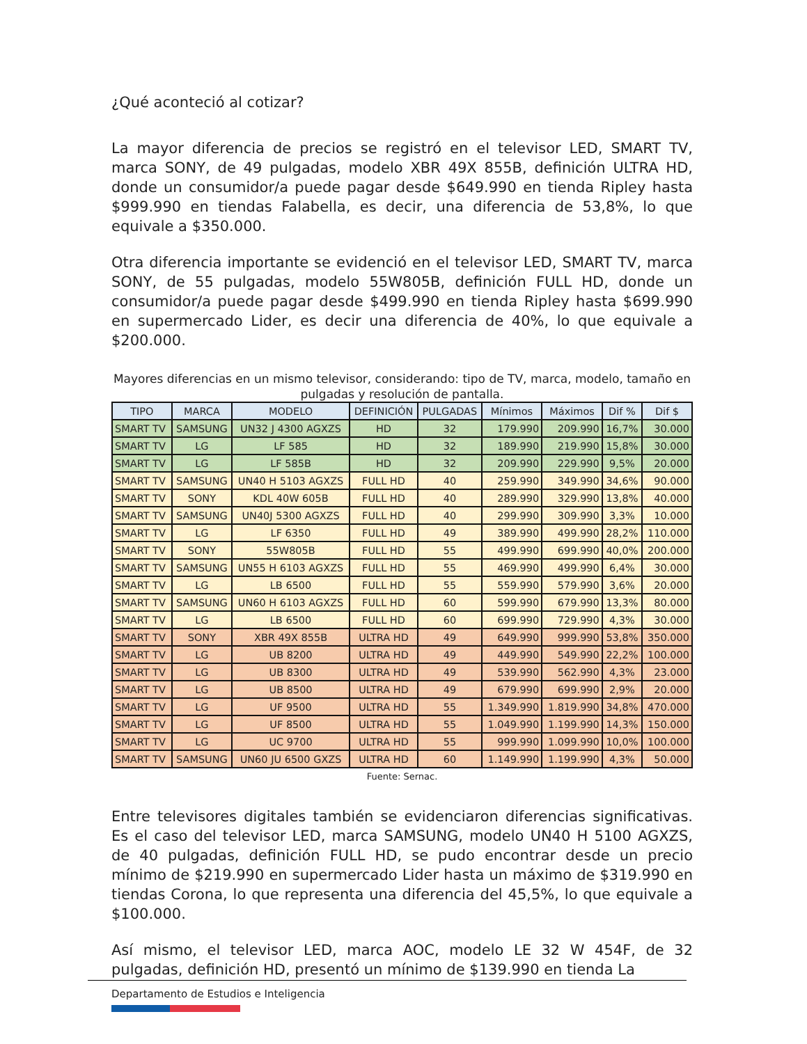¿Qué aconteció al cotizar?
La mayor diferencia de precios se registró en el televisor LED, SMART TV, marca SONY, de 49 pulgadas, modelo XBR 49X 855B, definición ULTRA HD, donde un consumidor/a puede pagar desde $649.990 en tienda Ripley hasta $999.990 en tiendas Falabella, es decir, una diferencia de 53,8%, lo que equivale a $350.000.
Otra diferencia importante se evidenció en el televisor LED, SMART TV, marca SONY, de 55 pulgadas, modelo 55W805B, definición FULL HD, donde un consumidor/a puede pagar desde $499.990 en tienda Ripley hasta $699.990 en supermercado Lider, es decir una diferencia de 40%, lo que equivale a $200.000.
Mayores diferencias en un mismo televisor, considerando: tipo de TV, marca, modelo, tamaño en pulgadas y resolución de pantalla.
| TIPO | MARCA | MODELO | DEFINICIÓN | PULGADAS | Mínimos | Máximos | Dif % | Dif $ |
| --- | --- | --- | --- | --- | --- | --- | --- | --- |
| SMART TV | SAMSUNG | UN32 J 4300 AGXZS | HD | 32 | 179.990 | 209.990 | 16,7% | 30.000 |
| SMART TV | LG | LF 585 | HD | 32 | 189.990 | 219.990 | 15,8% | 30.000 |
| SMART TV | LG | LF 585B | HD | 32 | 209.990 | 229.990 | 9,5% | 20.000 |
| SMART TV | SAMSUNG | UN40 H 5103 AGXZS | FULL HD | 40 | 259.990 | 349.990 | 34,6% | 90.000 |
| SMART TV | SONY | KDL 40W 605B | FULL HD | 40 | 289.990 | 329.990 | 13,8% | 40.000 |
| SMART TV | SAMSUNG | UN40J 5300 AGXZS | FULL HD | 40 | 299.990 | 309.990 | 3,3% | 10.000 |
| SMART TV | LG | LF 6350 | FULL HD | 49 | 389.990 | 499.990 | 28,2% | 110.000 |
| SMART TV | SONY | 55W805B | FULL HD | 55 | 499.990 | 699.990 | 40,0% | 200.000 |
| SMART TV | SAMSUNG | UN55 H 6103 AGXZS | FULL HD | 55 | 469.990 | 499.990 | 6,4% | 30.000 |
| SMART TV | LG | LB 6500 | FULL HD | 55 | 559.990 | 579.990 | 3,6% | 20.000 |
| SMART TV | SAMSUNG | UN60 H 6103 AGXZS | FULL HD | 60 | 599.990 | 679.990 | 13,3% | 80.000 |
| SMART TV | LG | LB 6500 | FULL HD | 60 | 699.990 | 729.990 | 4,3% | 30.000 |
| SMART TV | SONY | XBR 49X 855B | ULTRA HD | 49 | 649.990 | 999.990 | 53,8% | 350.000 |
| SMART TV | LG | UB 8200 | ULTRA HD | 49 | 449.990 | 549.990 | 22,2% | 100.000 |
| SMART TV | LG | UB 8300 | ULTRA HD | 49 | 539.990 | 562.990 | 4,3% | 23.000 |
| SMART TV | LG | UB 8500 | ULTRA HD | 49 | 679.990 | 699.990 | 2,9% | 20.000 |
| SMART TV | LG | UF 9500 | ULTRA HD | 55 | 1.349.990 | 1.819.990 | 34,8% | 470.000 |
| SMART TV | LG | UF 8500 | ULTRA HD | 55 | 1.049.990 | 1.199.990 | 14,3% | 150.000 |
| SMART TV | LG | UC 9700 | ULTRA HD | 55 | 999.990 | 1.099.990 | 10,0% | 100.000 |
| SMART TV | SAMSUNG | UN60 JU 6500 GXZS | ULTRA HD | 60 | 1.149.990 | 1.199.990 | 4,3% | 50.000 |
Fuente: Sernac.
Entre televisores digitales también se evidenciaron diferencias significativas. Es el caso del televisor LED, marca SAMSUNG, modelo UN40 H 5100 AGXZS, de 40 pulgadas, definición FULL HD, se pudo encontrar desde un precio mínimo de $219.990 en supermercado Lider hasta un máximo de $319.990 en tiendas Corona, lo que representa una diferencia del 45,5%, lo que equivale a $100.000.
Así mismo, el televisor LED, marca AOC, modelo LE 32 W 454F, de 32 pulgadas, definición HD, presentó un mínimo de $139.990 en tienda La
Departamento de Estudios e Inteligencia